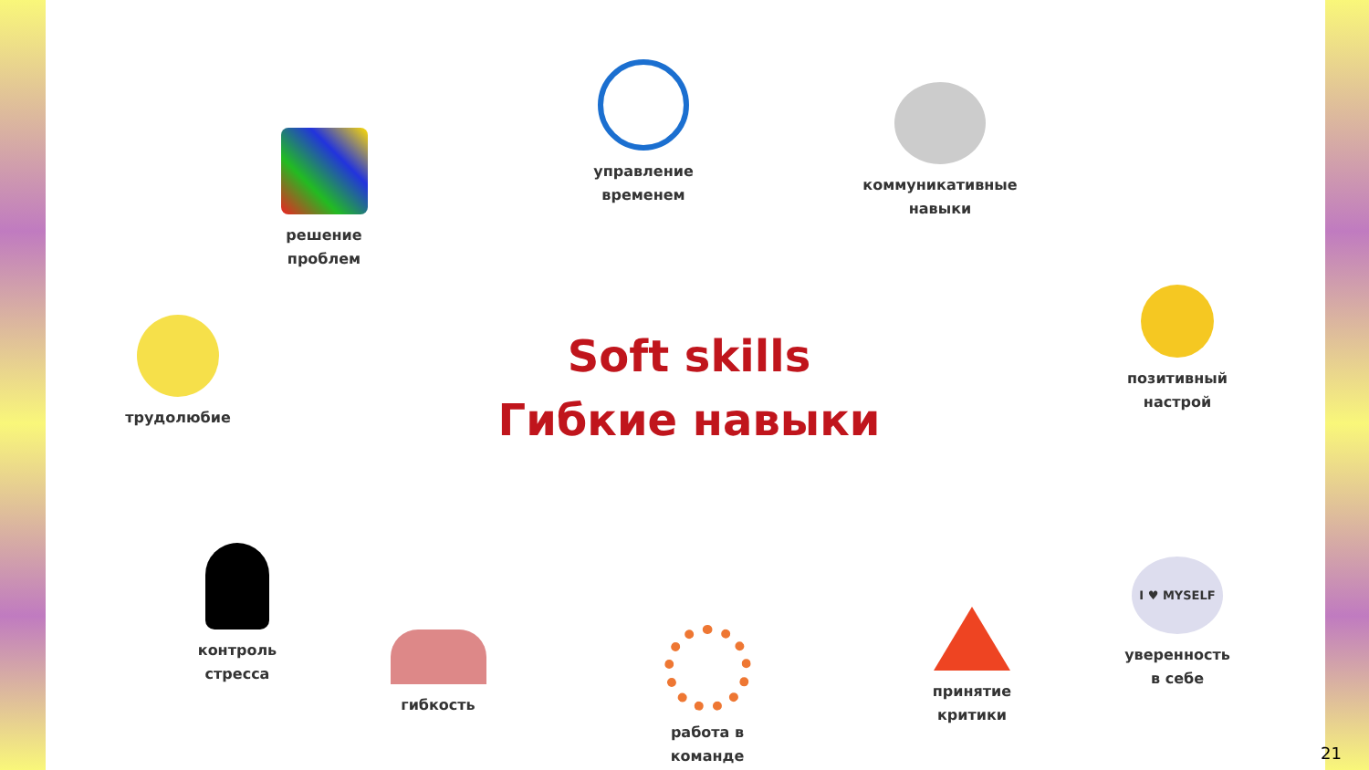управление
временем
коммуникативные
навыки
решение
проблем
трудолюбие
Soft skills
Гибкие навыки
позитивный
настрой
контроль
стресса
гибкость
работа в
команде
принятие
критики
I ♥ MYSELF
уверенность
в себе
21